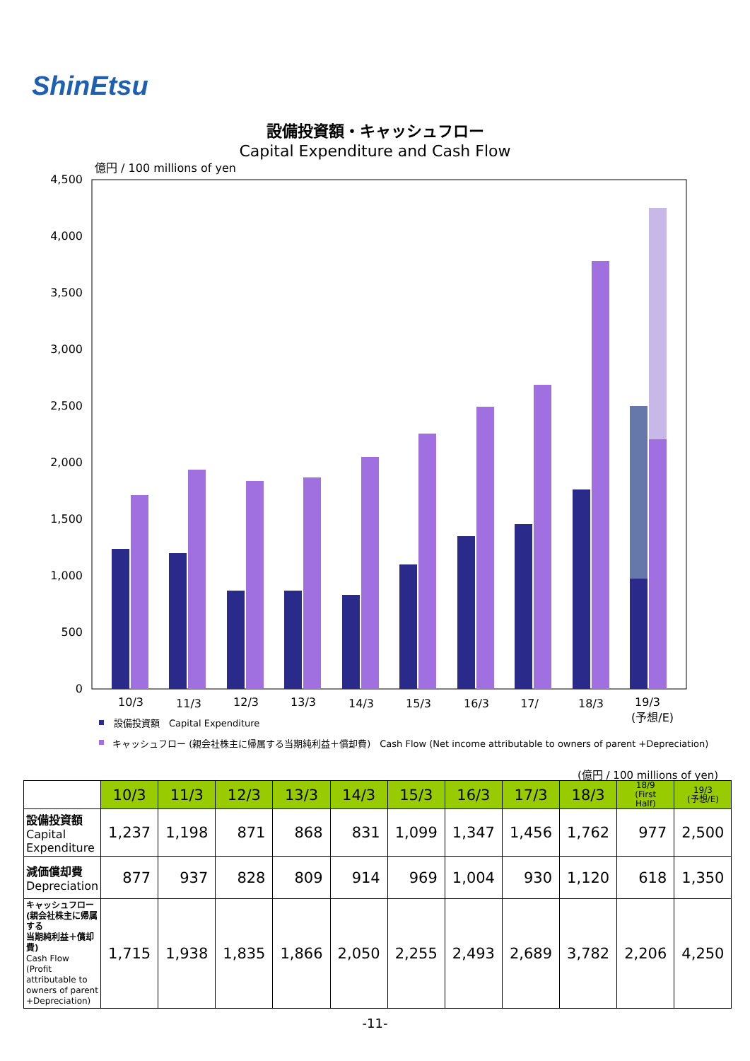ShinEtsu
設備投資額・キャッシュフロー
Capital Expenditure and Cash Flow
億円 / 100 millions of yen
4,500
4,000
3,500
3,000
2,500
2,000
1,500
1,000
500
0
10/3
11/3
12/3
13/3
14/3
15/3
16/3
17/
18/3
19/3
(予想/E)
設備投資額　Capital Expenditure
キャッシュフロー (親会社株主に帰属する当期純利益＋償却費)　Cash Flow (Net income attributable to owners of parent +Depreciation)
(億円 / 100 millions of yen)
| | 10/3 | 11/3 | 12/3 | 13/3 | 14/3 | 15/3 | 16/3 | 17/3 | 18/3 | 18/9 (First Half) | 19/3 (予想/E) |
| --- | --- | --- | --- | --- | --- | --- | --- | --- | --- | --- | --- |
| 設備投資額 Capital Expenditure | 1,237 | 1,198 | 871 | 868 | 831 | 1,099 | 1,347 | 1,456 | 1,762 | 977 | 2,500 |
| 減価償却費 Depreciation | 877 | 937 | 828 | 809 | 914 | 969 | 1,004 | 930 | 1,120 | 618 | 1,350 |
| キャッシュフロー (親会社株主に帰属する 当期純利益＋償却費) Cash Flow (Profit attributable to owners of parent +Depreciation) | 1,715 | 1,938 | 1,835 | 1,866 | 2,050 | 2,255 | 2,493 | 2,689 | 3,782 | 2,206 | 4,250 |
-11-